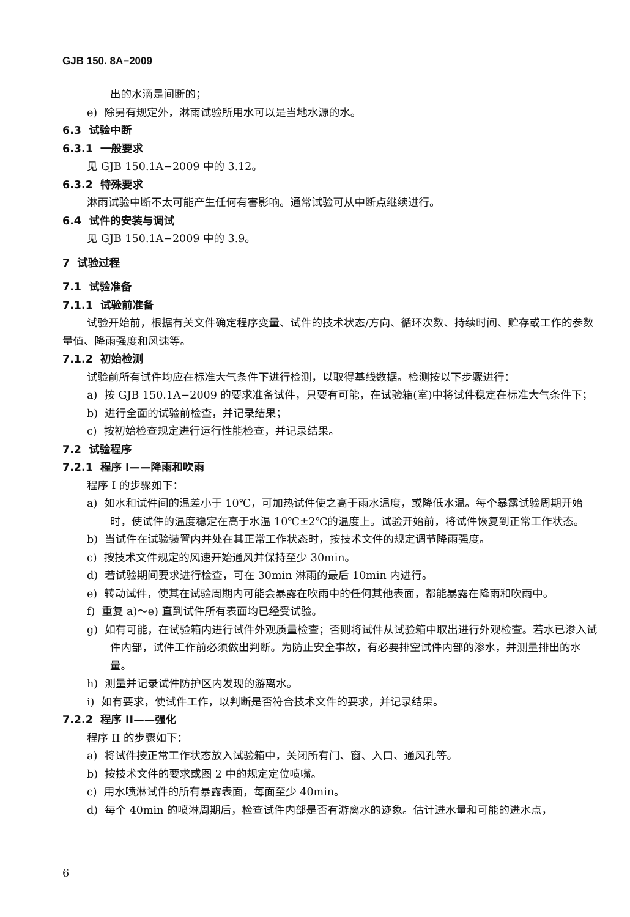GJB 150. 8A−2009
出的水滴是间断的；
e) 除另有规定外，淋雨试验所用水可以是当地水源的水。
6.3 试验中断
6.3.1 一般要求
见 GJB 150.1A−2009 中的 3.12。
6.3.2 特殊要求
淋雨试验中断不太可能产生任何有害影响。通常试验可从中断点继续进行。
6.4 试件的安装与调试
见 GJB 150.1A−2009 中的 3.9。
7 试验过程
7.1 试验准备
7.1.1 试验前准备
试验开始前，根据有关文件确定程序变量、试件的技术状态/方向、循环次数、持续时间、贮存或工作的参数量值、降雨强度和风速等。
7.1.2 初始检测
试验前所有试件均应在标准大气条件下进行检测，以取得基线数据。检测按以下步骤进行：
a) 按 GJB 150.1A−2009 的要求准备试件，只要有可能，在试验箱(室)中将试件稳定在标准大气条件下；
b) 进行全面的试验前检查，并记录结果；
c) 按初始检查规定进行运行性能检查，并记录结果。
7.2 试验程序
7.2.1 程序 I——降雨和吹雨
程序 I 的步骤如下：
a) 如水和试件间的温差小于 10℃，可加热试件使之高于雨水温度，或降低水温。每个暴露试验周期开始时，使试件的温度稳定在高于水温 10℃±2℃的温度上。试验开始前，将试件恢复到正常工作状态。
b) 当试件在试验装置内并处在其正常工作状态时，按技术文件的规定调节降雨强度。
c) 按技术文件规定的风速开始通风并保持至少 30min。
d) 若试验期间要求进行检查，可在 30min 淋雨的最后 10min 内进行。
e) 转动试件，使其在试验周期内可能会暴露在吹雨中的任何其他表面，都能暴露在降雨和吹雨中。
f) 重复 a)～e) 直到试件所有表面均已经受试验。
g) 如有可能，在试验箱内进行试件外观质量检查；否则将试件从试验箱中取出进行外观检查。若水已渗入试件内部，试件工作前必须做出判断。为防止安全事故，有必要排空试件内部的渗水，并测量排出的水量。
h) 测量并记录试件防护区内发现的游离水。
i) 如有要求，使试件工作，以判断是否符合技术文件的要求，并记录结果。
7.2.2 程序 II——强化
程序 II 的步骤如下：
a) 将试件按正常工作状态放入试验箱中，关闭所有门、窗、入口、通风孔等。
b) 按技术文件的要求或图 2 中的规定定位喷嘴。
c) 用水喷淋试件的所有暴露表面，每面至少 40min。
d) 每个 40min 的喷淋周期后，检查试件内部是否有游离水的迹象。估计进水量和可能的进水点，
6